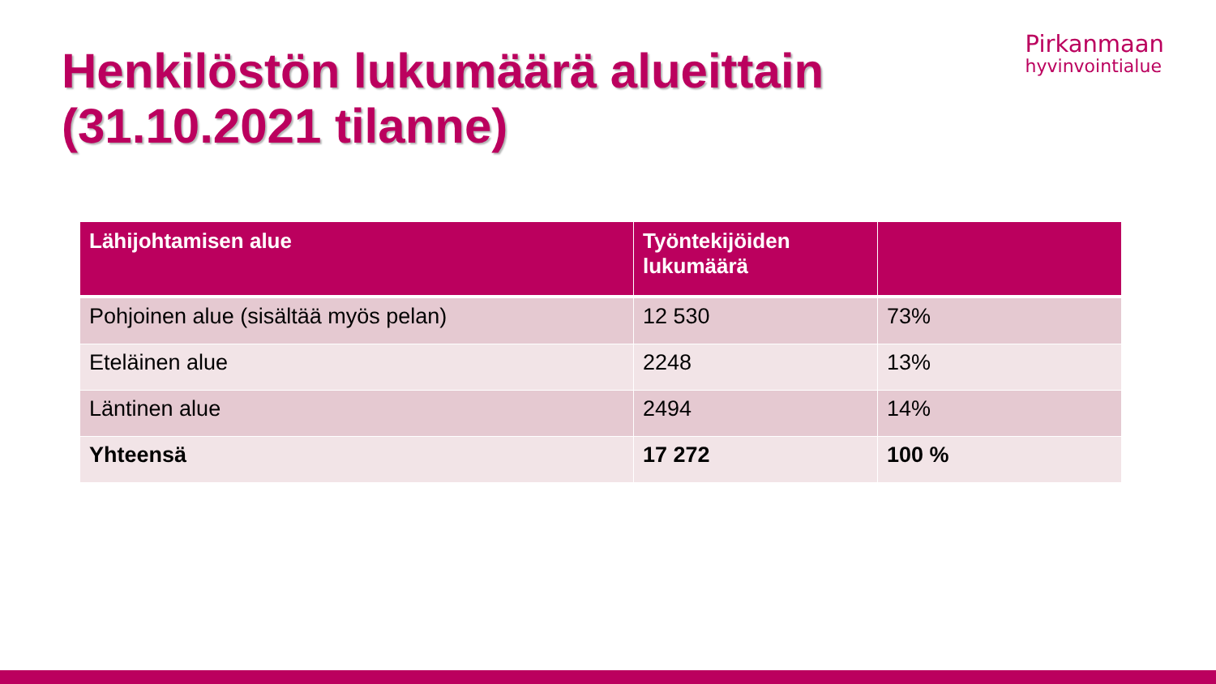Henkilöstön lukumäärä alueittain
(31.10.2021 tilanne)
Pirkanmaan
hyvinvointialue
| Lähijohtamisen alue | Työntekijöiden lukumäärä | |
| --- | --- | --- |
| Pohjoinen alue (sisältää myös pelan) | 12 530 | 73% |
| Eteläinen alue | 2248 | 13% |
| Läntinen alue | 2494 | 14% |
| Yhteensä | 17 272 | 100 % |